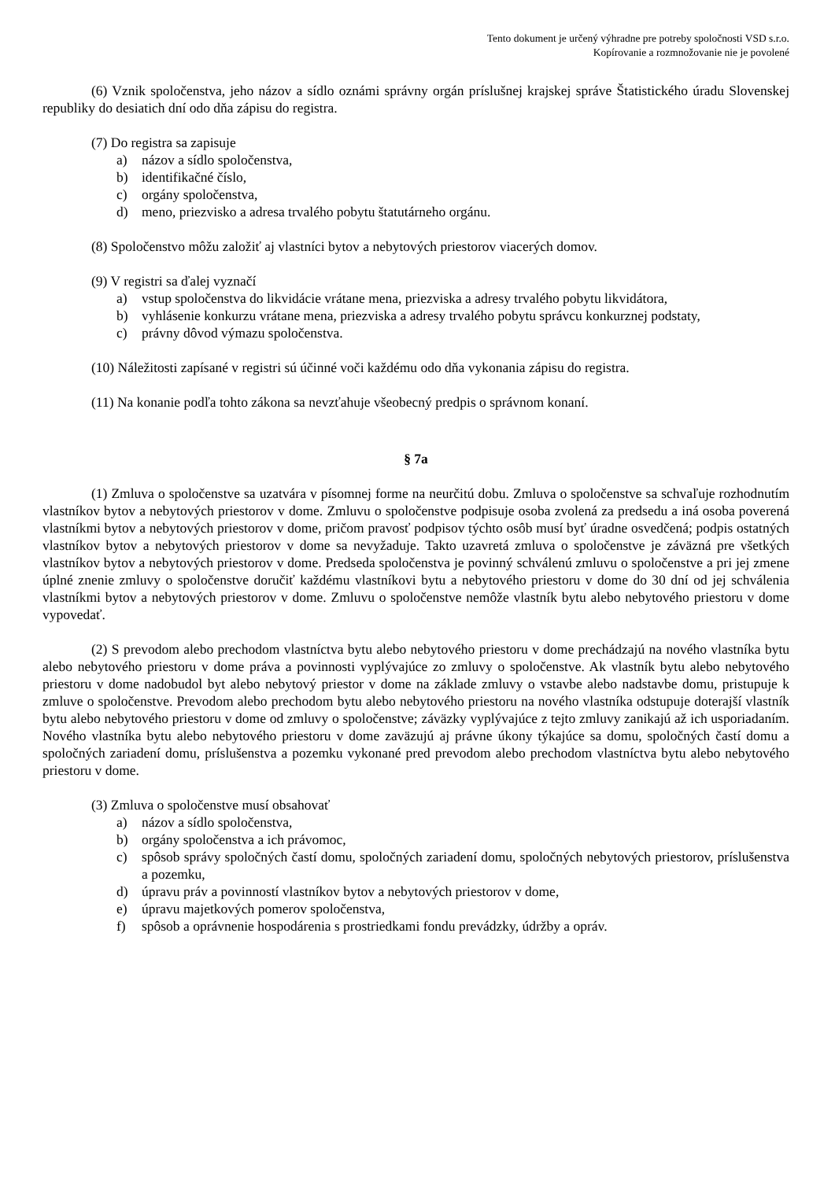Tento dokument je určený výhradne pre potreby spoločnosti VSD s.r.o.
Kopírovanie a rozmnožovanie nie je povolené
(6) Vznik spoločenstva, jeho názov a sídlo oznámi správny orgán príslušnej krajskej správe Štatistického úradu Slovenskej republiky do desiatich dní odo dňa zápisu do registra.
(7) Do registra sa zapisuje
a) názov a sídlo spoločenstva,
b) identifikačné číslo,
c) orgány spoločenstva,
d) meno, priezvisko a adresa trvalého pobytu štatutárneho orgánu.
(8) Spoločenstvo môžu založiť aj vlastníci bytov a nebytových priestorov viacerých domov.
(9) V registri sa ďalej vyznačí
a) vstup spoločenstva do likvidácie vrátane mena, priezviska a adresy trvalého pobytu likvidátora,
b) vyhlásenie konkurzu vrátane mena, priezviska a adresy trvalého pobytu správcu konkurznej podstaty,
c) právny dôvod výmazu spoločenstva.
(10) Náležitosti zapísané v registri sú účinné voči každému odo dňa vykonania zápisu do registra.
(11) Na konanie podľa tohto zákona sa nevzťahuje všeobecný predpis o správnom konaní.
§ 7a
(1) Zmluva o spoločenstve sa uzatvára v písomnej forme na neurčitú dobu. Zmluva o spoločenstve sa schvaľuje rozhodnutím vlastníkov bytov a nebytových priestorov v dome. Zmluvu o spoločenstve podpisuje osoba zvolená za predsedu a iná osoba poverená vlastníkmi bytov a nebytových priestorov v dome, pričom pravosť podpisov týchto osôb musí byť úradne osvedčená; podpis ostatných vlastníkov bytov a nebytových priestorov v dome sa nevyžaduje. Takto uzavretá zmluva o spoločenstve je záväzná pre všetkých vlastníkov bytov a nebytových priestorov v dome. Predseda spoločenstva je povinný schválenú zmluvu o spoločenstve a pri jej zmene úplné znenie zmluvy o spoločenstve doručiť každému vlastníkovi bytu a nebytového priestoru v dome do 30 dní od jej schválenia vlastníkmi bytov a nebytových priestorov v dome. Zmluvu o spoločenstve nemôže vlastník bytu alebo nebytového priestoru v dome vypovedať.
(2) S prevodom alebo prechodom vlastníctva bytu alebo nebytového priestoru v dome prechádzajú na nového vlastníka bytu alebo nebytového priestoru v dome práva a povinnosti vyplývajúce zo zmluvy o spoločenstve. Ak vlastník bytu alebo nebytového priestoru v dome nadobudol byt alebo nebytový priestor v dome na základe zmluvy o vstavbe alebo nadstavbe domu, pristupuje k zmluve o spoločenstve. Prevodom alebo prechodom bytu alebo nebytového priestoru na nového vlastníka odstupuje doterajší vlastník bytu alebo nebytového priestoru v dome od zmluvy o spoločenstve; záväzky vyplývajúce z tejto zmluvy zanikajú až ich usporiadaním. Nového vlastníka bytu alebo nebytového priestoru v dome zaväzujú aj právne úkony týkajúce sa domu, spoločných častí domu a spoločných zariadení domu, príslušenstva a pozemku vykonané pred prevodom alebo prechodom vlastníctva bytu alebo nebytového priestoru v dome.
(3) Zmluva o spoločenstve musí obsahovať
a) názov a sídlo spoločenstva,
b) orgány spoločenstva a ich právomoc,
c) spôsob správy spoločných častí domu, spoločných zariadení domu, spoločných nebytových priestorov, príslušenstva a pozemku,
d) úpravu práv a povinností vlastníkov bytov a nebytových priestorov v dome,
e) úpravu majetkových pomerov spoločenstva,
f) spôsob a oprávnenie hospodárenia s prostriedkami fondu prevádzky, údržby a opráv.